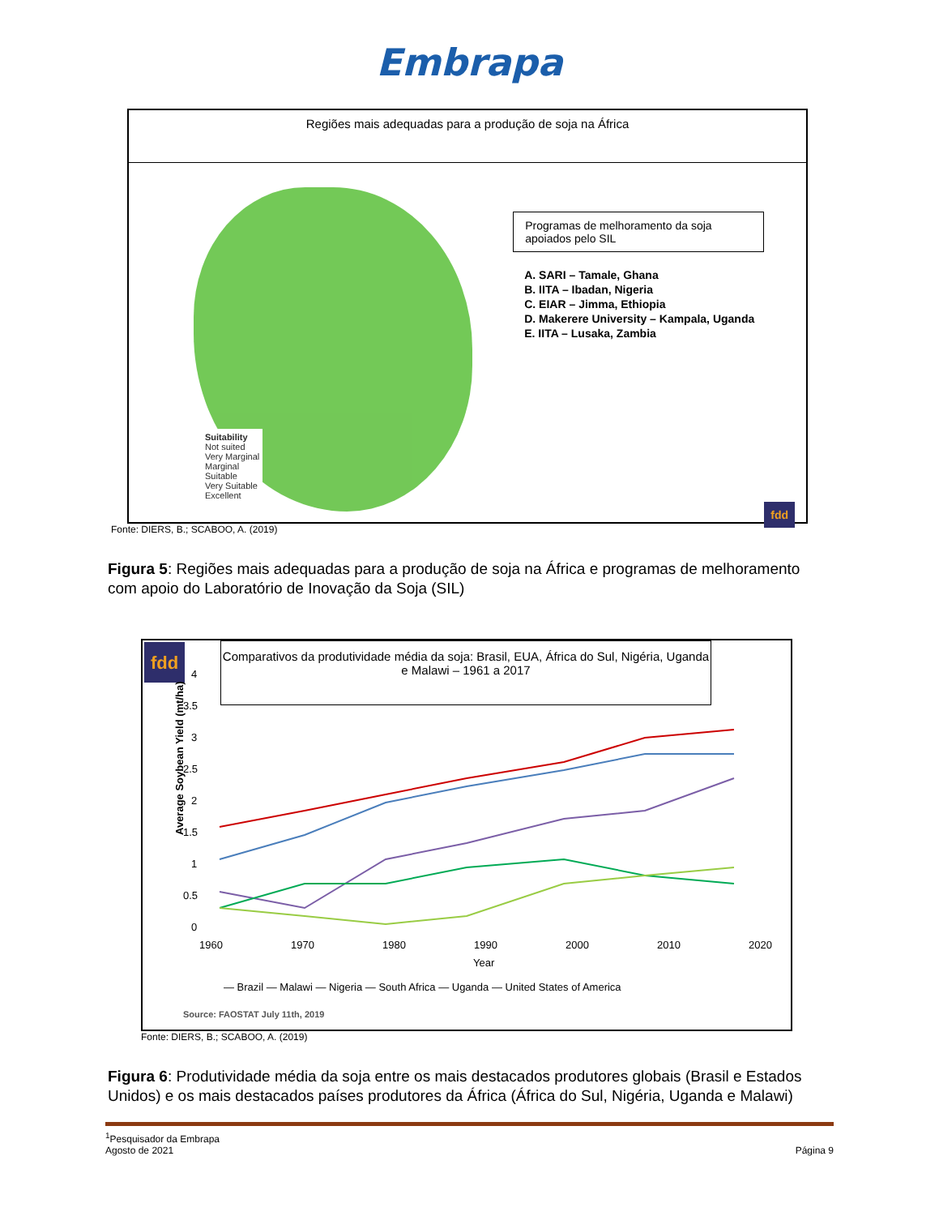Embrapa
Regiões mais adequadas para a produção de soja na África
Suitability
Not suited
Very Marginal
Marginal
Suitable
Very Suitable
Excellent
Programas de melhoramento da soja apoiados pelo SIL
A. SARI – Tamale, Ghana
B. IITA – Ibadan, Nigeria
C. EIAR – Jimma, Ethiopia
D. Makerere University – Kampala, Uganda
E. IITA – Lusaka, Zambia
fdd
Fonte: DIERS, B.; SCABOO, A. (2019)
Figura 5: Regiões mais adequadas para a produção de soja na África e programas de melhoramento com apoio do Laboratório de Inovação da Soja (SIL)
Comparativos da produtividade média da soja: Brasil, EUA, África do Sul, Nigéria, Uganda e Malawi – 1961 a 2017
fdd
4
3.5
3
2.5
2
1.5
1
0.5
0
​
1960
1970
1980
1990
2000
2010
2020
Year
Average Soybean Yield (mt/ha)
— Brazil — Malawi — Nigeria — South Africa — Uganda — United States of America
Source: FAOSTAT July 11th, 2019
Fonte: DIERS, B.; SCABOO, A. (2019)
Figura 6: Produtividade média da soja entre os mais destacados produtores globais (Brasil e Estados Unidos) e os mais destacados países produtores da África (África do Sul, Nigéria, Uganda e Malawi)
<sup>1</sup> Pesquisador da Embrapa
Agosto de 2021
Página 9